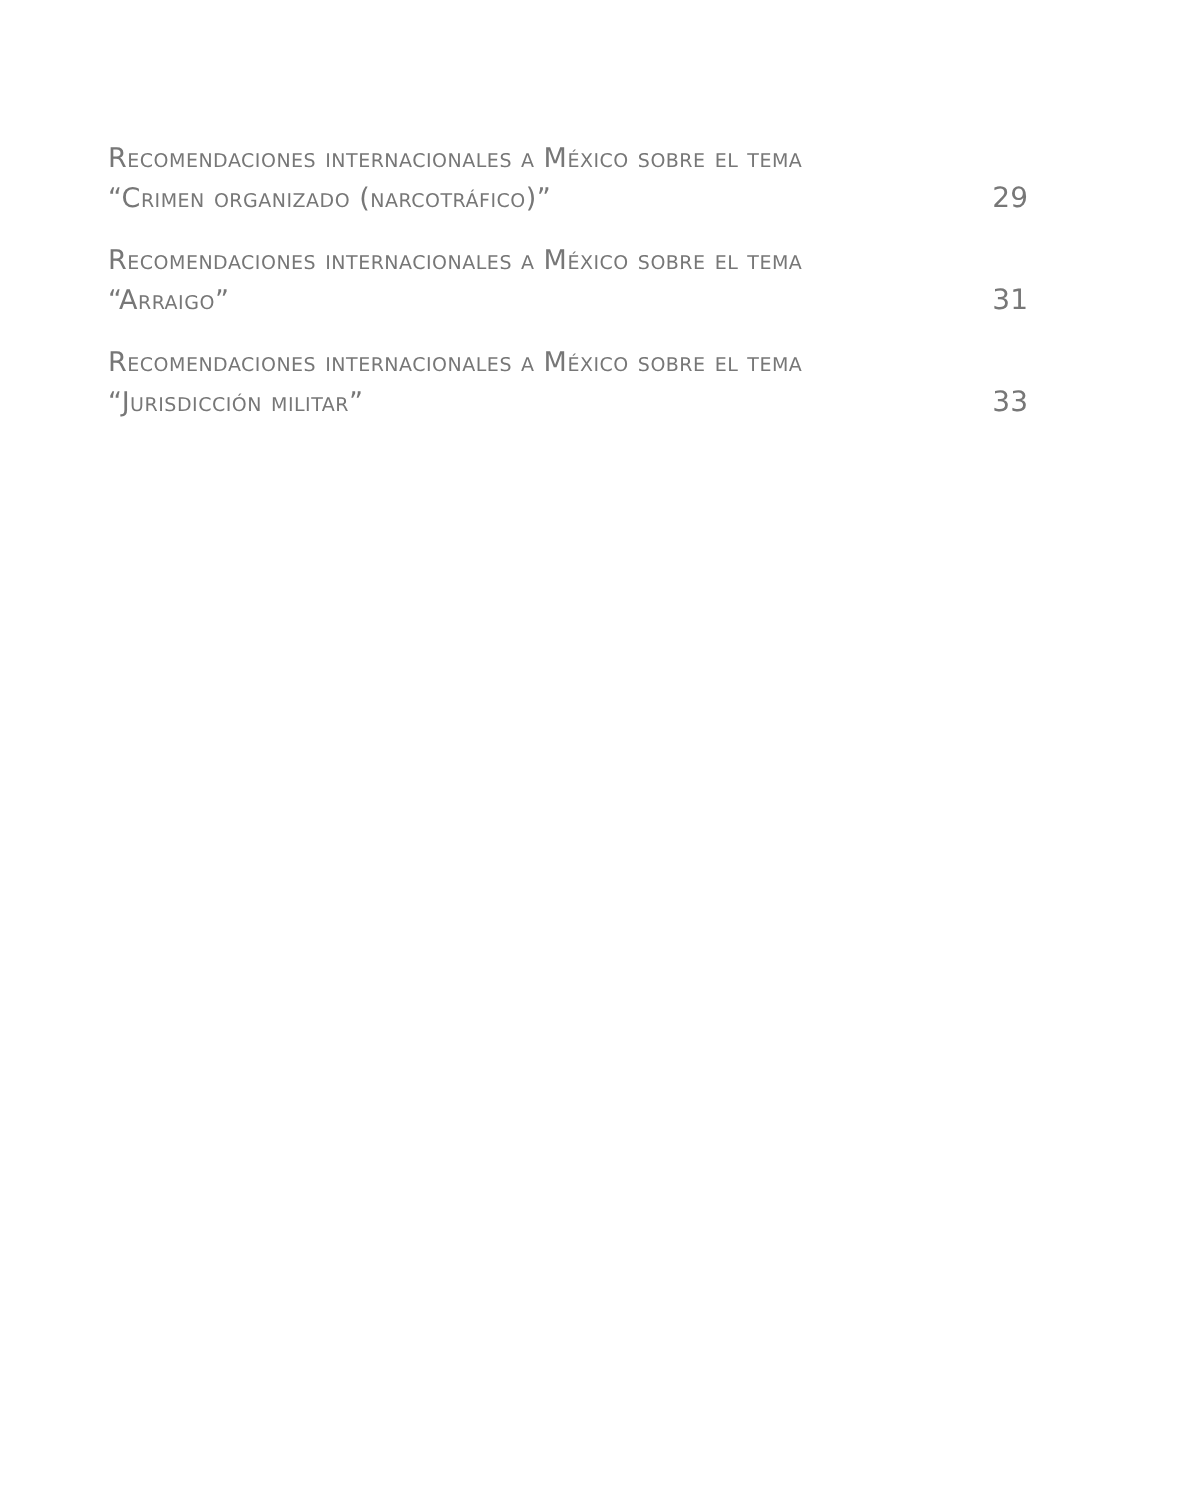Recomendaciones internacionales a México sobre el tema
“Crimen organizado (narcotráfico)”
29
Recomendaciones internacionales a México sobre el tema
“Arraigo”
31
Recomendaciones internacionales a México sobre el tema
“Jurisdicción militar”
33